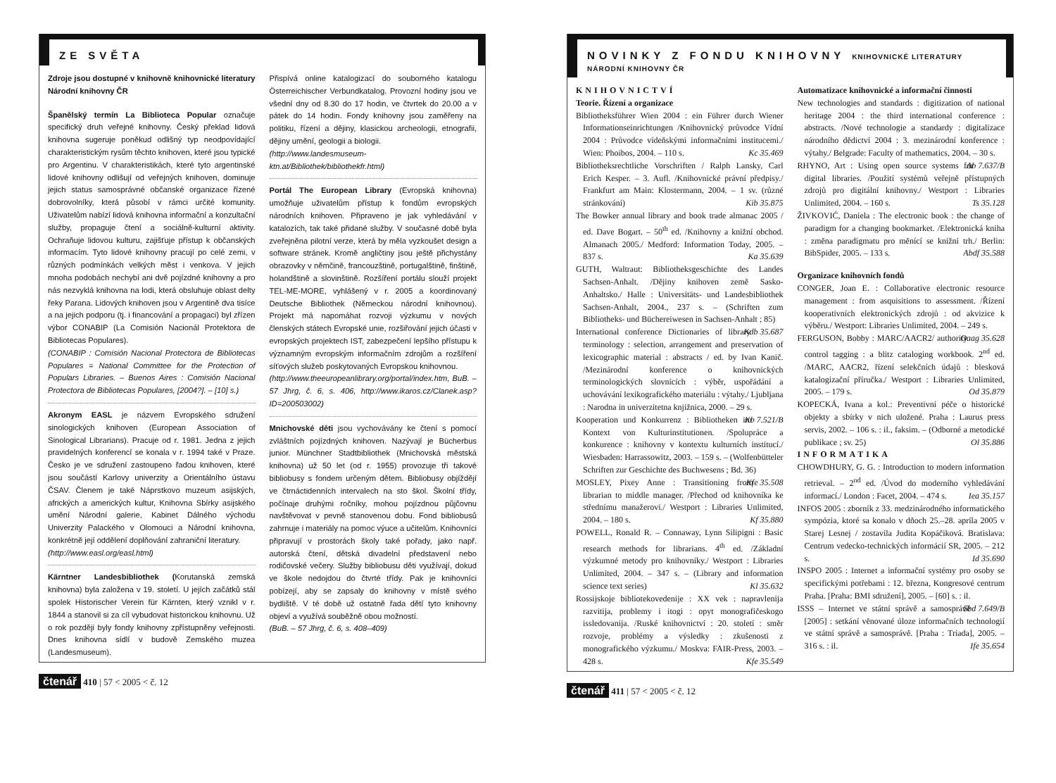ZE SVĚTA
Zdroje jsou dostupné v knihovně knihovnické literatury Národní knihovny ČR
Španělský termín La Biblioteca Popular označuje specifický druh veřejné knihovny. Český překlad lidová knihovna sugeruje poněkud odlišný typ neodpovídající charakteristickým rysům těchto knihoven, které jsou typické pro Argentinu. V charakteristikách, které tyto argentinské lidové knihovny odlišují od veřejných knihoven, dominuje jejich status samosprávné občanské organizace řízené dobrovolníky, která působí v rámci určité komunity. Uživatelům nabízí lidová knihovna informační a konzultační služby, propaguje čtení a sociálně-kulturní aktivity. Ochraňuje lidovou kulturu, zajišťuje přístup k občanských informacím. Tyto lidové knihovny pracují po celé zemi, v různých podmínkách velkých měst i venkova. V jejich mnoha podobách nechybí ani dvě pojízdné knihovny a pro nás nezvyklá knihovna na lodi, která obsluhuje oblast delty řeky Parana. Lidových knihoven jsou v Argentině dva tisíce a na jejich podporu (tj. i financování a propagaci) byl zřízen výbor CONABIP (La Comisión Nacionál Protektora de Bibliotecas Populares).
(CONABIP : Comisión Nacional Protectora de Bibliotecas Populares = National Committee for the Protection of Populars Libraries. – Buenos Aires : Comisión Nacional Protectora de Bibliotecas Populares, [2004?]. – [10] s.)
Akronym EASL je názvem Evropského sdružení sinologických knihoven (European Association of Sinological Librarians). Pracuje od r. 1981. Jedna z jejich pravidelných konferencí se konala v r. 1994 také v Praze. Česko je ve sdružení zastoupeno řadou knihoven, které jsou součástí Karlovy univerzity a Orientálního ústavu ČSAV. Členem je také Náprstkovo muzeum asijských, afrických a amerických kultur, Knihovna Sbírky asijského umění Národní galerie, Kabinet Dálného východu Univerzity Palackého v Olomouci a Národní knihovna, konkrétně její oddělení doplňování zahraniční literatury.
(http://www.easl.org/easl.html)
Kärntner Landesbibliothek (Korutanská zemská knihovna) byla založena v 19. století. U jejích začátků stál spolek Historischer Verein für Kärnten, který vznikl v r. 1844 a stanovil si za cíl vybudovat historickou knihovnu. Už o rok později byly fondy knihovny zpřístupněny veřejnosti. Dnes knihovna sídlí v budově Zemského muzea (Landesmuseum).
Přispívá online katalogizací do souborného katalogu Österreichischer Verbundkatalog. Provozní hodiny jsou ve všední dny od 8.30 do 17 hodin, ve čtvrtek do 20.00 a v pátek do 14 hodin. Fondy knihovny jsou zaměřeny na politiku, řízení a dějiny, klasickou archeologii, etnografii, dějiny umění, geologii a biologii.
(http://www.landesmuseum-ktn.at/Bibliothek/bibliothekfr.html)
Portál The European Library (Evropská knihovna) umožňuje uživatelům přístup k fondům evropských národních knihoven. Připraveno je jak vyhledávání v katalozích, tak také přidané služby. V současné době byla zveřejněna pilotní verze, která by měla vyzkoušet design a software stránek. Kromě angličtiny jsou ještě přichystány obrazovky v němčině, francouzštině, portugalštině, finštině, holandštině a slovinštině. Rozšíření portálu slouží projekt TEL-ME-MORE, vyhlášený v r. 2005 a koordinovaný Deutsche Bibliothek (Německou národní knihovnou). Projekt má napomáhat rozvoji výzkumu v nových členských státech Evropské unie, rozšiřování jejich účasti v evropských projektech IST, zabezpečení lepšího přístupu k významným evropským informačním zdrojům a rozšíření síťových služeb poskytovaných Evropskou knihovnou.
(http://www.theeuropeanlibrary.org/portal/index.htm, BuB. – 57 Jhrg, č. 6, s. 406, http://www.ikaros.cz/Clanek.asp?ID=200503002)
Mnichovské děti jsou vychovávány ke čtení s pomocí zvláštních pojízdných knihoven. Nazývají je Bücherbus junior. Münchner Stadtbibliothek (Mnichovská městská knihovna) už 50 let (od r. 1955) provozuje tři takové bibliobusy s fondem určeným dětem. Bibliobusy objíždějí ve čtrnáctidenních intervalech na sto škol. Školní třídy, počínaje druhými ročníky, mohou pojízdnou půjčovnu navštěvovat v pevně stanovenou dobu. Fond bibliobusů zahrnuje i materiály na pomoc výuce a učitelům. Knihovníci připravují v prostorách školy také pořady, jako např. autorská čtení, dětská divadelní představení nebo rodičovské večery. Služby bibliobusu děti využívají, dokud ve škole nedojdou do čtvrté třídy. Pak je knihovníci pobízejí, aby se zapsaly do knihovny v místě svého bydliště. V té době už ostatně řada dětí tyto knihovny objeví a využívá souběžně obou možností.
(BuB. – 57 Jhrg, č. 6, s. 408–409)
čtenář 410 | 57 < 2005 < č. 12
NOVINKY Z FONDU KNIHOVNY KNIHOVNICKÉ LITERATURY NÁRODNÍ KNIHOVNY ČR
KNIHOVNICTVÍ
Teorie. Řízení a organizace
Bibliotheksführer Wien 2004 : ein Führer durch Wiener Informationseinrichtungen /Knihovnický průvodce Vídní 2004 : Průvodce vídeňskými informačními institucemi./ Wien: Phoibos, 2004. – 110 s. Kc 35.469
Bibliotheksrechtliche Vorschriften / Ralph Lansky, Carl Erich Kesper. – 3. Aufl. /Knihovnické právní předpisy./ Frankfurt am Main: Klostermann, 2004. – 1 sv. (různé stránkování) Kib 35.875
The Bowker annual library and book trade almanac 2005 / ed. Dave Bogart. – 50<sup>th</sup> ed. /Knihovny a knižní obchod. Almanach 2005./ Medford: Information Today, 2005. – 837 s. Ka 35.639
GUTH, Waltraut: Bibliotheksgeschichte des Landes Sachsen-Anhalt. /Dějiny knihoven země Sasko-Anhaltsko./ Halle : Universitäts- und Landesbibliothek Sachsen-Anhalt, 2004., 237 s. – (Schriften zum Bibliotheks- und Büchereiwesen in Sachsen-Anhalt ; 85) Kdb 35.687
International conference Dictionaries of library terminology : selection, arrangement and preservation of lexicographic material : abstracts / ed. by Ivan Kanič. /Mezinárodní konference o knihovnických terminologických slovnících : výběr, uspořádání a uchovávání lexikografického materiálu : výtahy./ Ljubljana : Narodna in univerzitetna knjižnica, 2000. – 29 s. Kb 7.521/B
Kooperation und Konkurrenz : Bibliotheken im Kontext von Kulturinstitutionen. /Spolupráce a konkurence : knihovny v kontextu kulturních institucí./ Wiesbaden: Harrassowitz, 2003. – 159 s. – (Wolfenbütteler Schriften zur Geschichte des Buchwesens ; Bd. 36) Kfe 35.508
MOSLEY, Pixey Anne : Transitioning from librarian to middle manager. /Přechod od knihovníka ke střednímu manažerovi./ Westport : Libraries Unlimited, 2004. – 180 s. Kf 35.880
POWELL, Ronald R. – Connaway, Lynn Silipigni : Basic research methods for librarians. 4<sup>th</sup> ed. /Základní výzkumné metody pro knihovníky./ Westport : Libraries Unlimited, 2004. – 347 s. – (Library and information science text series) Kl 35.632
Rossijskoje bibliotekovedenije : XX vek : napravlenija razvitija, problemy i itogi : opyt monografičeskogo issledovanija. /Ruské knihovnictví : 20. století : směr rozvoje, problémy a výsledky : zkušenosti z monografického výzkumu./ Moskva: FAIR-Press, 2003. – 428 s. Kfe 35.549
Automatizace knihovnické a informační činnosti
New technologies and standards : digitization of national heritage 2004 : the third international conference : abstracts. /Nové technologie a standardy : digitalizace národního dědictví 2004 : 3. mezinárodní konference : výtahy./ Belgrade: Faculty of mathematics, 2004. – 30 s. Ab 7.637/B
RHYNO, Art : Using open source systems for digital libraries. /Použití systémů veřejně přístupných zdrojů pro digitální knihovny./ Westport : Libraries Unlimited, 2004. – 160 s. Ts 35.128
ŽIVKOVIĆ, Daniela : The electronic book : the change of paradigm for a changing bookmarket. /Elektronická kniha : změna paradigmatu pro měnící se knižní trh./ Berlin: BibSpider, 2005. – 133 s. Abdf 35.588
Organizace knihovních fondů
CONGER, Joan E. : Collaborative electronic resource management : from asquisitions to assessment. /Řízení kooperativních elektronických zdrojů : od akvizice k výběru./ Westport: Libraries Unlimited, 2004. – 249 s. Oaag 35.628
FERGUSON, Bobby : MARC/AACR2/ authority control tagging : a blitz cataloging workbook. 2<sup>nd</sup> ed. /MARC, AACR2, řízení selekčních údajů : blesková katalogizační příručka./ Westport : Libraries Unlimited, 2005. – 179 s. Od 35.879
KOPECKÁ, Ivana a kol.: Preventivní péče o historické objekty a sbírky v nich uložené. Praha : Laurus press servis, 2002. – 106 s. : il., faksim. – (Odborné a metodické publikace ; sv. 25) Ol 35.886
INFORMATIKA
CHOWDHURY, G. G. : Introduction to modern information retrieval. – 2<sup>nd</sup> ed. /Úvod do moderního vyhledávání informací./ London : Facet, 2004. – 474 s. Iea 35.157
INFOS 2005 : zborník z 33. medzinárodného informatického sympózia, ktoré sa konalo v dňoch 25.–28. apríla 2005 v Starej Lesnej / zostavila Judita Kopáčiková. Bratislava: Centrum vedecko-technických informácií SR, 2005. – 212 s. Id 35.690
INSPO 2005 : Internet a informační systémy pro osoby se specifickými potřebami : 12. března, Kongresové centrum Praha. [Praha: BMI sdružení], 2005. – [60] s. : il. Sbd 7.649/B
ISSS – Internet ve státní správě a samosprávě [2005] : setkání věnované úloze informačních technologií ve státní správě a samosprávě. [Praha : Triada], 2005. – 316 s. : il. Ife 35.654
čtenář 411 | 57 < 2005 < č. 12